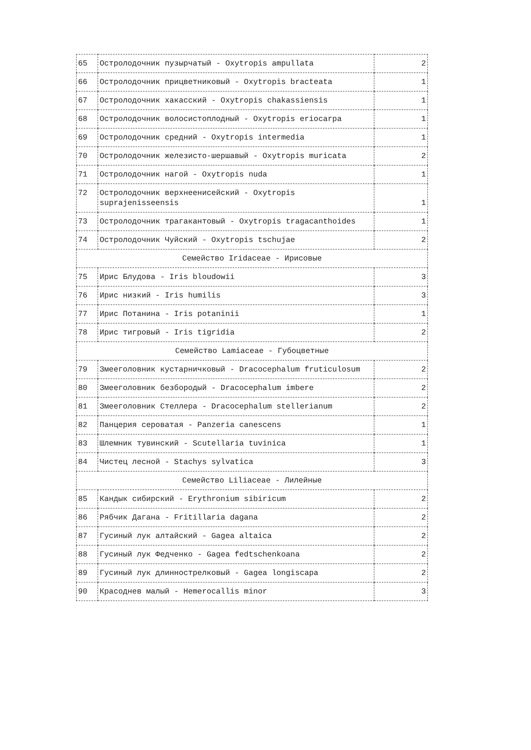| 65 | Остролодочник пузырчатый - Oxytropis ampullata | 2 |
| 66 | Остролодочник прицветниковый - Oxytropis bracteata | 1 |
| 67 | Остролодочник хакасский - Oxytropis chakassiensis | 1 |
| 68 | Остролодочник волосистоплодный - Oxytropis eriocarpa | 1 |
| 69 | Остролодочник средний - Oxytropis intermedia | 1 |
| 70 | Остролодочник железисто-шершавый - Oxytropis muricata | 2 |
| 71 | Остролодочник нагой - Oxytropis nuda | 1 |
| 72 | Остролодочник верхнеенисейский - Oxytropis suprajenisseensis | 1 |
| 73 | Остролодочник трагакантовый - Oxytropis tragacanthoides | 1 |
| 74 | Остролодочник Чуйский - Oxytropis tschujae | 2 |
| Семейство Iridaceae - Ирисовые | | |
| 75 | Ирис Блудова - Iris bloudowii | 3 |
| 76 | Ирис низкий - Iris humilis | 3 |
| 77 | Ирис Потанина - Iris potaninii | 1 |
| 78 | Ирис тигровый - Iris tigridia | 2 |
| Семейство Lamiaceae - Губоцветные | | |
| 79 | Змееголовник кустарничковый - Dracocephalum fruticulosum | 2 |
| 80 | Змееголовник безбородый - Dracocephalum imbere | 2 |
| 81 | Змееголовник Стеллера - Dracocephalum stellerianum | 2 |
| 82 | Панцерия сероватая - Panzeria canescens | 1 |
| 83 | Шлемник тувинский - Scutellaria tuvinica | 1 |
| 84 | Чистец лесной - Stachys sylvatica | 3 |
| Семейство Liliaceae - Лилейные | | |
| 85 | Кандык сибирский - Erythronium sibiricum | 2 |
| 86 | Рябчик Дагана - Fritillaria dagana | 2 |
| 87 | Гусиный лук алтайский - Gagea altaica | 2 |
| 88 | Гусиный лук Федченко - Gagea fedtschenkoana | 2 |
| 89 | Гусиный лук длиннострелковый - Gagea longiscapa | 2 |
| 90 | Красоднев малый - Hemerocallis minor | 3 |